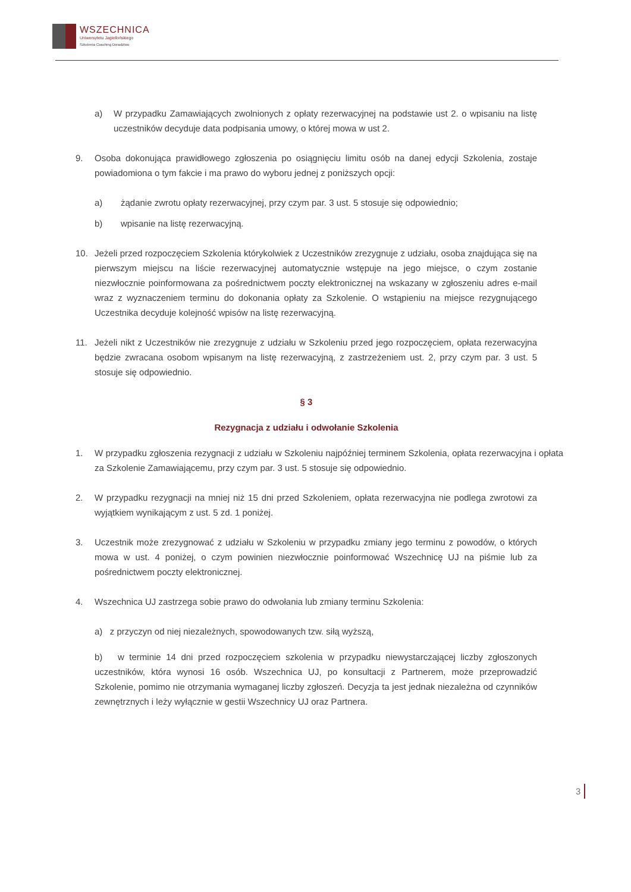WSZECHNICA
Uniwersytetu Jagiellońskiego
Szkolenia Coaching Doradztwo
a) W przypadku Zamawiających zwolnionych z opłaty rezerwacyjnej na podstawie ust 2. o wpisaniu na listę uczestników decyduje data podpisania umowy, o której mowa w ust 2.
9. Osoba dokonująca prawidłowego zgłoszenia po osiągnięciu limitu osób na danej edycji Szkolenia, zostaje powiadomiona o tym fakcie i ma prawo do wyboru jednej z poniższych opcji:
a) żądanie zwrotu opłaty rezerwacyjnej, przy czym par. 3 ust. 5 stosuje się odpowiednio;
b) wpisanie na listę rezerwacyjną.
10. Jeżeli przed rozpoczęciem Szkolenia którykolwiek z Uczestników zrezygnuje z udziału, osoba znajdująca się na pierwszym miejscu na liście rezerwacyjnej automatycznie wstępuje na jego miejsce, o czym zostanie niezwłocznie poinformowana za pośrednictwem poczty elektronicznej na wskazany w zgłoszeniu adres e-mail wraz z wyznaczeniem terminu do dokonania opłaty za Szkolenie. O wstąpieniu na miejsce rezygnującego Uczestnika decyduje kolejność wpisów na listę rezerwacyjną.
11. Jeżeli nikt z Uczestników nie zrezygnuje z udziału w Szkoleniu przed jego rozpoczęciem, opłata rezerwacyjna będzie zwracana osobom wpisanym na listę rezerwacyjną, z zastrzeżeniem ust. 2, przy czym par. 3 ust. 5 stosuje się odpowiednio.
§ 3
Rezygnacja z udziału i odwołanie Szkolenia
1. W przypadku zgłoszenia rezygnacji z udziału w Szkoleniu najpóźniej terminem Szkolenia, opłata rezerwacyjna i opłata za Szkolenie Zamawiającemu, przy czym par. 3 ust. 5 stosuje się odpowiednio.
2. W przypadku rezygnacji na mniej niż 15 dni przed Szkoleniem, opłata rezerwacyjna nie podlega zwrotowi za wyjątkiem wynikającym z ust. 5 zd. 1 poniżej.
3. Uczestnik może zrezygnować z udziału w Szkoleniu w przypadku zmiany jego terminu z powodów, o których mowa w ust. 4 poniżej, o czym powinien niezwłocznie poinformować Wszechnicę UJ na piśmie lub za pośrednictwem poczty elektronicznej.
4. Wszechnica UJ zastrzega sobie prawo do odwołania lub zmiany terminu Szkolenia:
a) z przyczyn od niej niezależnych, spowodowanych tzw. siłą wyższą,
b) w terminie 14 dni przed rozpoczęciem szkolenia w przypadku niewystarczającej liczby zgłoszonych uczestników, która wynosi 16 osób. Wszechnica UJ, po konsultacji z Partnerem, może przeprowadzić Szkolenie, pomimo nie otrzymania wymaganej liczby zgłoszeń. Decyzja ta jest jednak niezależna od czynników zewnętrznych i leży wyłącznie w gestii Wszechnicy UJ oraz Partnera.
3